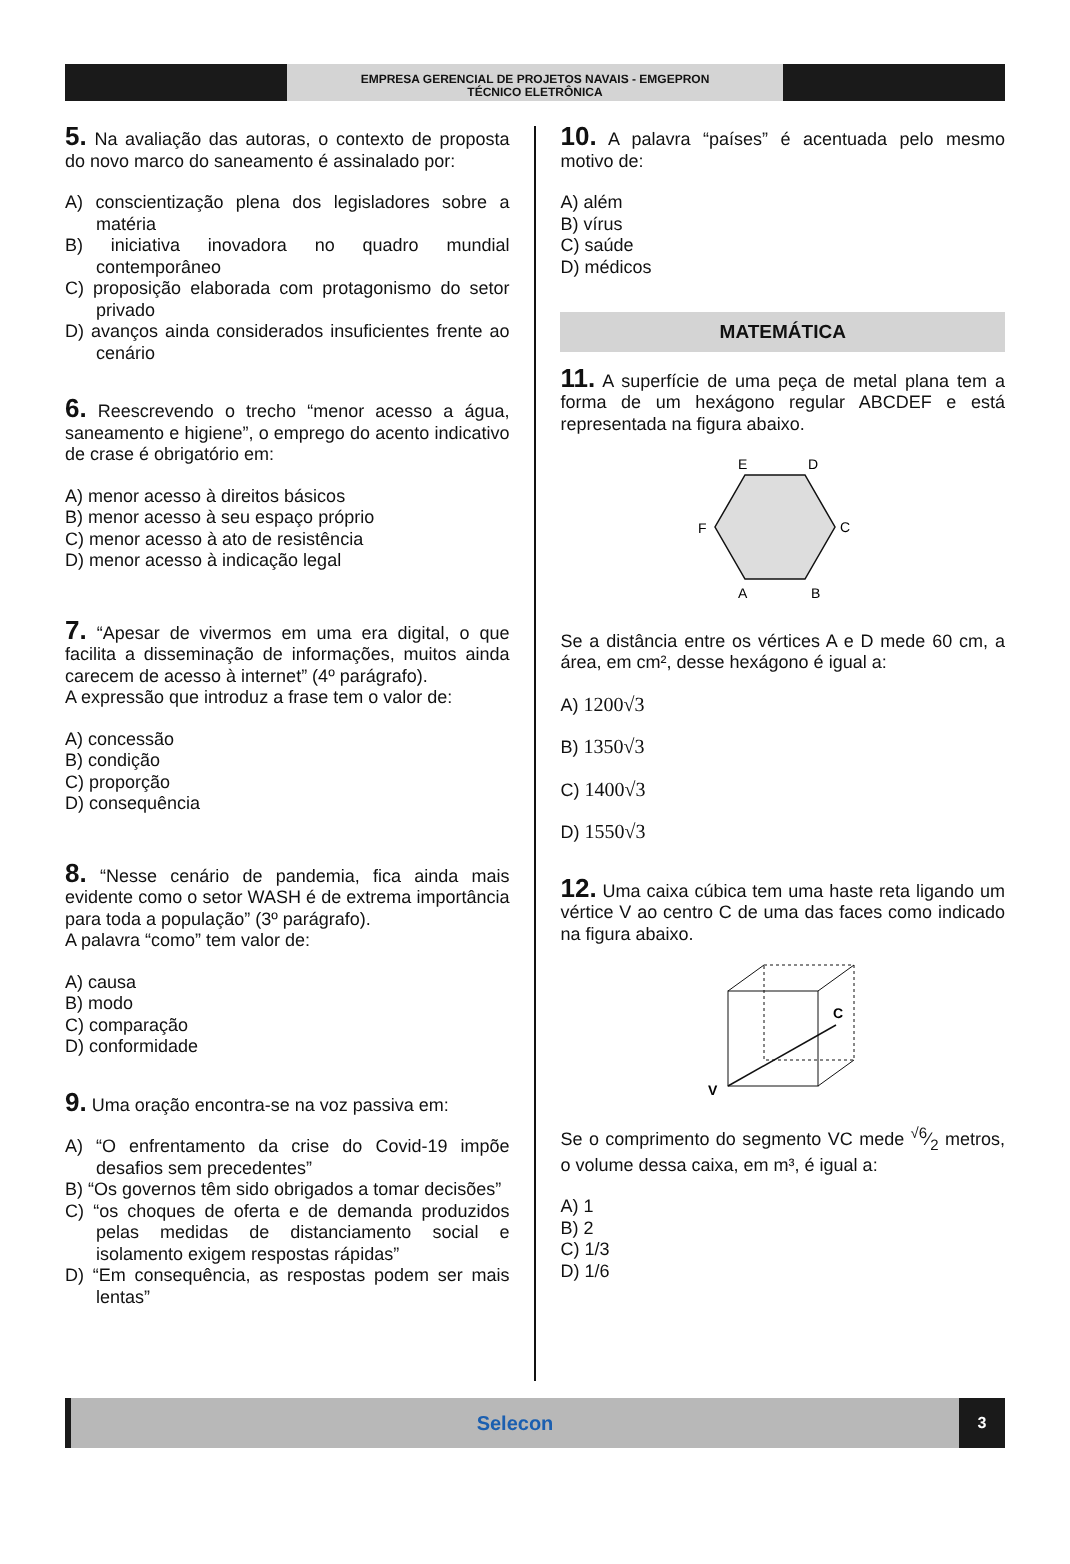EMPRESA GERENCIAL DE PROJETOS NAVAIS - EMGEPRON
TÉCNICO ELETRÔNICA
5. Na avaliação das autoras, o contexto de proposta do novo marco do saneamento é assinalado por:
A) conscientização plena dos legisladores sobre a matéria
B) iniciativa inovadora no quadro mundial contemporâneo
C) proposição elaborada com protagonismo do setor privado
D) avanços ainda considerados insuficientes frente ao cenário
6. Reescrevendo o trecho “menor acesso a água, saneamento e higiene”, o emprego do acento indicativo de crase é obrigatório em:
A) menor acesso à direitos básicos
B) menor acesso à seu espaço próprio
C) menor acesso à ato de resistência
D) menor acesso à indicação legal
7. “Apesar de vivermos em uma era digital, o que facilita a disseminação de informações, muitos ainda carecem de acesso à internet” (4º parágrafo).
A expressão que introduz a frase tem o valor de:
A) concessão
B) condição
C) proporção
D) consequência
8. “Nesse cenário de pandemia, fica ainda mais evidente como o setor WASH é de extrema importância para toda a população” (3º parágrafo).
A palavra “como” tem valor de:
A) causa
B) modo
C) comparação
D) conformidade
9. Uma oração encontra-se na voz passiva em:
A) “O enfrentamento da crise do Covid-19 impõe desafios sem precedentes”
B) “Os governos têm sido obrigados a tomar decisões”
C) “os choques de oferta e de demanda produzidos pelas medidas de distanciamento social e isolamento exigem respostas rápidas”
D) “Em consequência, as respostas podem ser mais lentas”
10. A palavra “países” é acentuada pelo mesmo motivo de:
A) além
B) vírus
C) saúde
D) médicos
MATEMÁTICA
11. A superfície de uma peça de metal plana tem a forma de um hexágono regular ABCDEF e está representada na figura abaixo.
E
D
C
F
A
B
Se a distância entre os vértices A e D mede 60 cm, a área, em cm², desse hexágono é igual a:
A) 1200√3
B) 1350√3
C) 1400√3
D) 1550√3
12. Uma caixa cúbica tem uma haste reta ligando um vértice V ao centro C de uma das faces como indicado na figura abaixo.
V
C
Se o comprimento do segmento VC mede √6⁄2 metros, o volume dessa caixa, em m³, é igual a:
A) 1
B) 2
C) 1/3
D) 1/6
Selecon
3